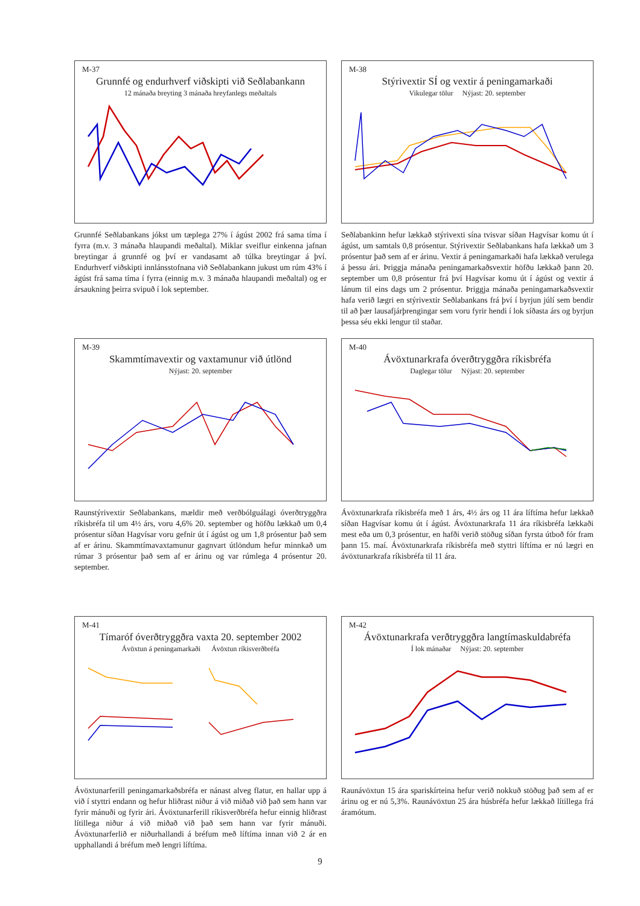M-37
Grunnfé og endurhverf viðskipti við Seðlabankann
12 mánaða breyting 3 mánaða hreyfanlegs meðaltals
Grunnfé Seðlabankans jókst um tæplega 27% í ágúst 2002 frá sama tíma í fyrra (m.v. 3 mánaða hlaupandi meðaltal). Miklar sveiflur einkenna jafnan breytingar á grunnfé og því er vandasamt að túlka breytingar á því. Endurhverf viðskipti innlánsstofnana við Seðlabankann jukust um rúm 43% í ágúst frá sama tíma í fyrra (einnig m.v. 3 mánaða hlaupandi meðaltal) og er ársaukning þeirra svipuð í lok september.
M-38
Stýrivextir SÍ og vextir á peningamarkaði
Vikulegar tölur Nýjast: 20. september
Seðlabankinn hefur lækkað stýrivexti sína tvisvar síðan Hagvísar komu út í ágúst, um samtals 0,8 prósentur. Stýrivextir Seðlabankans hafa lækkað um 3 prósentur það sem af er árinu. Vextir á peningamarkaði hafa lækkað verulega á þessu ári. Þriggja mánaða peningamarkaðsvextir höfðu lækkað þann 20. september um 0,8 prósentur frá því Hagvísar komu út í ágúst og vextir á lánum til eins dags um 2 prósentur. Þriggja mánaða peningamarkaðsvextir hafa verið lægri en stýrivextir Seðlabankans frá því í byrjun júlí sem bendir til að þær lausafjárþrengingar sem voru fyrir hendi í lok síðasta árs og byrjun þessa séu ekki lengur til staðar.
M-39
Skammtímavextir og vaxtamunur við útlönd
Nýjast: 20. september
Raunstýrivextir Seðlabankans, mældir með verðbólguálagi óverðtryggðra ríkisbréfa til um 4½ árs, voru 4,6% 20. september og höfðu lækkað um 0,4 prósentur síðan Hagvísar voru gefnir út í ágúst og um 1,8 prósentur það sem af er árinu. Skammtímavaxtamunur gagnvart útlöndum hefur minnkað um rúmar 3 prósentur það sem af er árinu og var rúmlega 4 prósentur 20. september.
M-40
Ávöxtunarkrafa óverðtryggðra ríkisbréfa
Daglegar tölur Nýjast: 20. september
Ávöxtunarkrafa ríkisbréfa með 1 árs, 4½ árs og 11 ára líftíma hefur lækkað síðan Hagvísar komu út í ágúst. Ávöxtunarkrafa 11 ára ríkisbréfa lækkaði mest eða um 0,3 prósentur, en hafði verið stöðug síðan fyrsta útboð fór fram þann 15. maí. Ávöxtunarkrafa ríkisbréfa með styttri líftíma er nú lægri en ávöxtunarkrafa ríkisbréfa til 11 ára.
M-41
Tímaróf óverðtryggðra vaxta 20. september 2002
Ávöxtun á peningamarkaði Ávöxtun ríkisverðbréfa
Ávöxtunarferill peningamarkaðsbréfa er nánast alveg flatur, en hallar upp á við í styttri endann og hefur hliðrast niður á við miðað við það sem hann var fyrir mánuði og fyrir ári. Ávöxtunarferill ríkisverðbréfa hefur einnig hliðrast lítillega niður á við miðað við það sem hann var fyrir mánuði. Ávöxtunarferlið er niðurhallandi á bréfum með líftíma innan við 2 ár en upphallandi á bréfum með lengri líftíma.
M-42
Ávöxtunarkrafa verðtryggðra langtímaskuldabréfa
Í lok mánaðar Nýjast: 20. september
Raunávöxtun 15 ára spariskírteina hefur verið nokkuð stöðug það sem af er árinu og er nú 5,3%. Raunávöxtun 25 ára húsbréfa hefur lækkað lítillega frá áramótum.
9